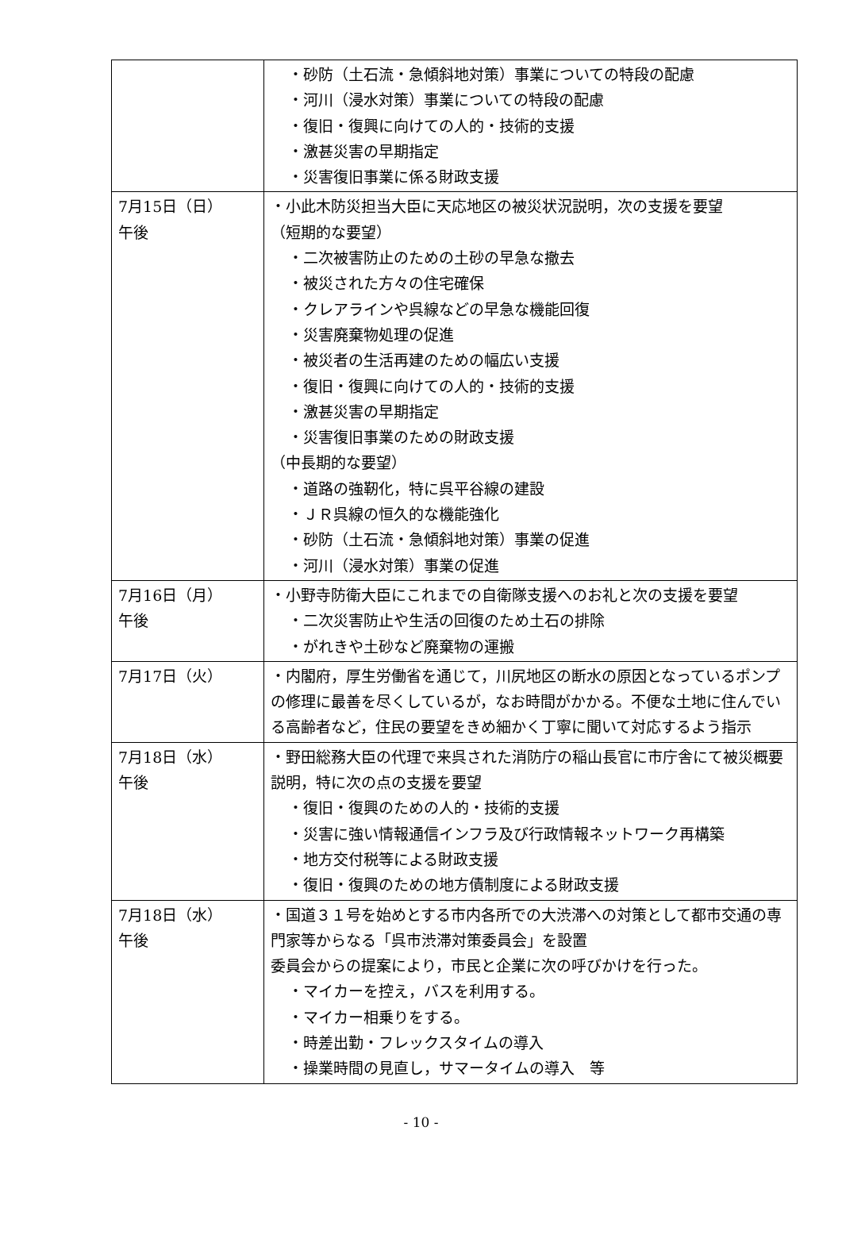| | ・砂防（土石流・急傾斜地対策）事業についての特段の配慮 ・河川（浸水対策）事業についての特段の配慮 ・復旧・復興に向けての人的・技術的支援 ・激甚災害の早期指定 ・災害復旧事業に係る財政支援 |
| 7月15日（日） 午後 | ・小此木防災担当大臣に天応地区の被災状況説明，次の支援を要望 （短期的な要望） ・二次被害防止のための土砂の早急な撤去 ・被災された方々の住宅確保 ・クレアラインや呉線などの早急な機能回復 ・災害廃棄物処理の促進 ・被災者の生活再建のための幅広い支援 ・復旧・復興に向けての人的・技術的支援 ・激甚災害の早期指定 ・災害復旧事業のための財政支援 （中長期的な要望） ・道路の強靭化，特に呉平谷線の建設 ・ＪＲ呉線の恒久的な機能強化 ・砂防（土石流・急傾斜地対策）事業の促進 ・河川（浸水対策）事業の促進 |
| 7月16日（月） 午後 | ・小野寺防衛大臣にこれまでの自衛隊支援へのお礼と次の支援を要望 ・二次災害防止や生活の回復のため土石の排除 ・がれきや土砂など廃棄物の運搬 |
| 7月17日（火） | ・内閣府，厚生労働省を通じて，川尻地区の断水の原因となっているポンプの修理に最善を尽くしているが，なお時間がかかる。不便な土地に住んでいる高齢者など，住民の要望をきめ細かく丁寧に聞いて対応するよう指示 |
| 7月18日（水） 午後 | ・野田総務大臣の代理で来呉された消防庁の稲山長官に市庁舎にて被災概要説明，特に次の点の支援を要望 ・復旧・復興のための人的・技術的支援 ・災害に強い情報通信インフラ及び行政情報ネットワーク再構築 ・地方交付税等による財政支援 ・復旧・復興のための地方債制度による財政支援 |
| 7月18日（水） 午後 | ・国道３１号を始めとする市内各所での大渋滞への対策として都市交通の専門家等からなる「呉市渋滞対策委員会」を設置 委員会からの提案により，市民と企業に次の呼びかけを行った。 ・マイカーを控え，バスを利用する。 ・マイカー相乗りをする。 ・時差出勤・フレックスタイムの導入 ・操業時間の見直し，サマータイムの導入 等 |
- 10 -